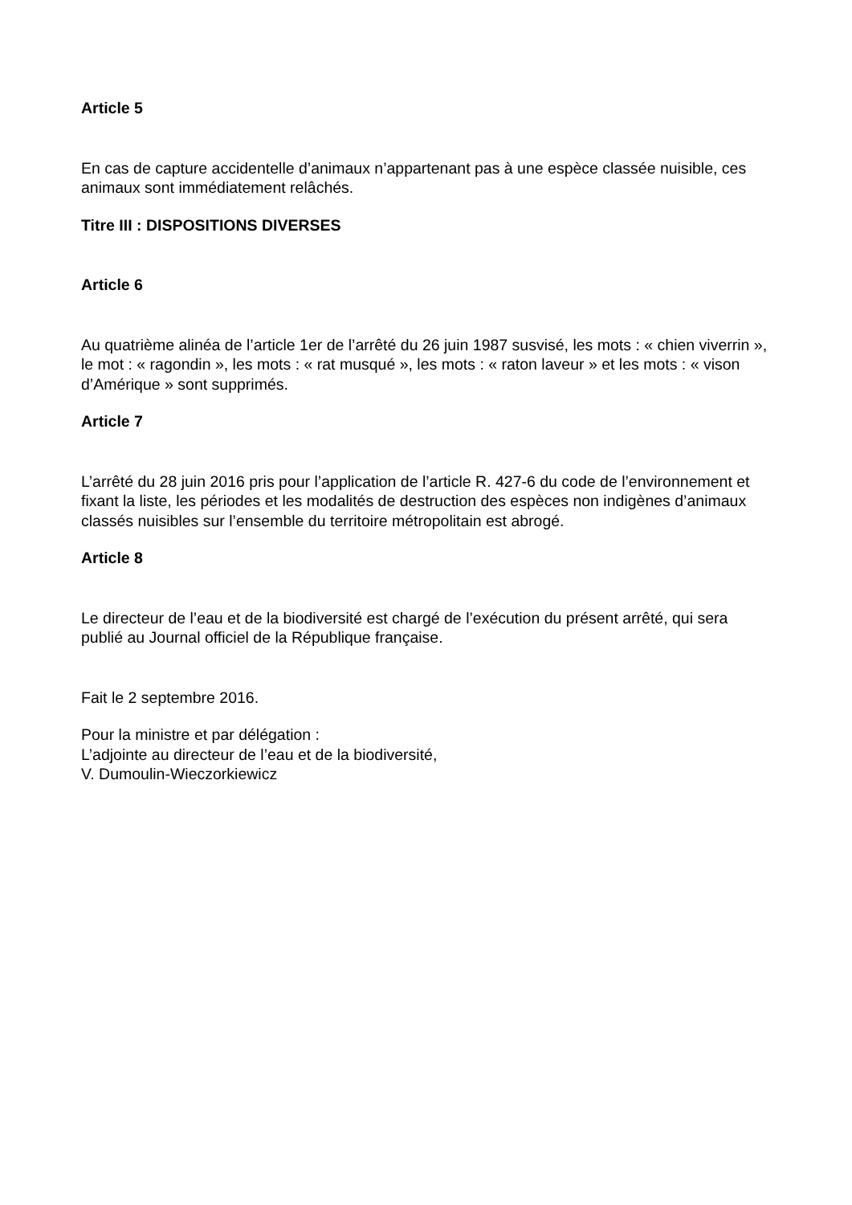Article 5
En cas de capture accidentelle d’animaux n’appartenant pas à une espèce classée nuisible, ces animaux sont immédiatement relâchés.
Titre III : DISPOSITIONS DIVERSES
Article 6
Au quatrième alinéa de l’article 1er de l’arrêté du 26 juin 1987 susvisé, les mots : « chien viverrin », le mot : « ragondin », les mots : « rat musqué », les mots : « raton laveur » et les mots : « vison d’Amérique » sont supprimés.
Article 7
L’arrêté du 28 juin 2016 pris pour l’application de l’article R. 427-6 du code de l’environnement et fixant la liste, les périodes et les modalités de destruction des espèces non indigènes d’animaux classés nuisibles sur l’ensemble du territoire métropolitain est abrogé.
Article 8
Le directeur de l’eau et de la biodiversité est chargé de l’exécution du présent arrêté, qui sera publié au Journal officiel de la République française.
Fait le 2 septembre 2016.
Pour la ministre et par délégation :
L’adjointe au directeur de l’eau et de la biodiversité,
V. Dumoulin-Wieczorkiewicz